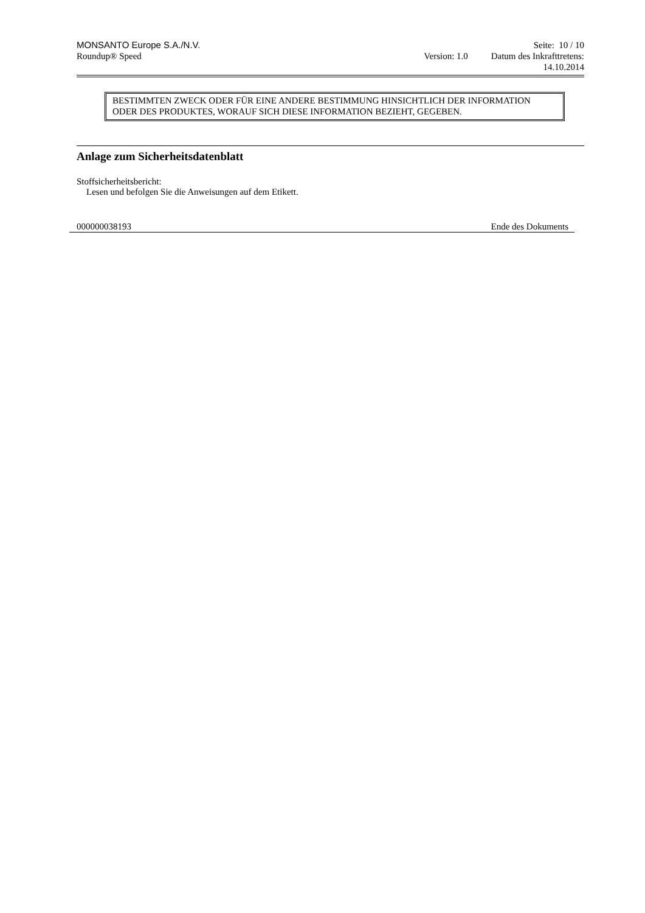MONSANTO Europe S.A./N.V.
Roundup® Speed
Version: 1.0
Seite: 10 / 10
Datum des Inkrafttretens:
14.10.2014
BESTIMMTEN ZWECK ODER FÜR EINE ANDERE BESTIMMUNG HINSICHTLICH DER INFORMATION ODER DES PRODUKTES, WORAUF SICH DIESE INFORMATION BEZIEHT, GEGEBEN.
Anlage zum Sicherheitsdatenblatt
Stoffsicherheitsbericht:
Lesen und befolgen Sie die Anweisungen auf dem Etikett.
000000038193 Ende des Dokuments